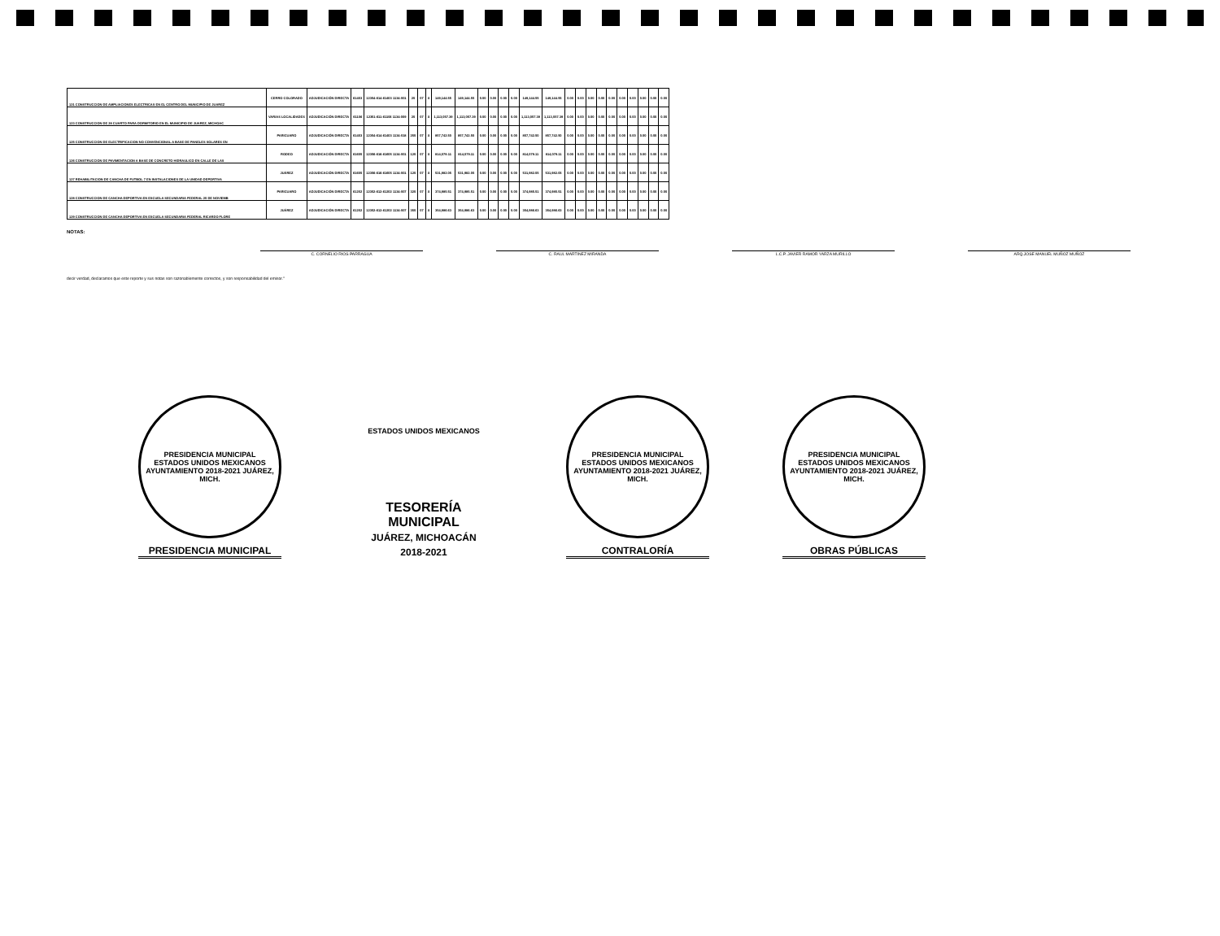| 121 CONSTRUCCION DE AMPLIACIONES ELECTRICAS EN EL CENTRO DEL MUNICIPIO DE JUAREZ | CERRO COLORADO | ADJUDICACIÓN DIRECTA | 61403 | 12354-614-61403 1134-001 | 20 | 07 | X | 149,144.55 | 149,144.55 | 0.00 | 0.00 | 0.00 | 0.00 | 149,144.55 | 149,144.55 | 0.00 | 0.00 | 0.00 | 0.00 | 0.00 | 0.00 | 0.00 | 0.00 | 0.00 | 0.00 |
| 123 CONSTRUCCION DE 28 CUARTO PARA DORMITORIO EN EL MUNICIPIO DE JUAREZ, MICHOAC | VARIAS LOCALIDADES | ADJUDICACIÓN DIRECTA | 61106 | 12351-611-61106 1134-009 | 20 | 07 | X | 1,113,057.39 | 1,113,057.39 | 0.00 | 0.00 | 0.00 | 0.00 | 1,113,057.39 | 1,113,057.39 | 0.00 | 0.00 | 0.00 | 0.00 | 0.00 | 0.00 | 0.00 | 0.00 | 0.00 | 0.00 |
| 125 CONSTRUCCION DE ELECTRIFICACION NO CONVENCIONAL A BASE DE PANELES SOLARES EN | PARICUARO | ADJUDICACIÓN DIRECTA | 61403 | 12354-614-61403 1134-018 | 250 | 07 | X | 857,742.50 | 857,742.50 | 0.00 | 0.00 | 0.00 | 0.00 | 857,742.50 | 857,742.50 | 0.00 | 0.00 | 0.00 | 0.00 | 0.00 | 0.00 | 0.00 | 0.00 | 0.00 | 0.00 |
| 126 CONSTRUCCION DE PAVIMENTACION A BASE DE CONCRETO HIDRAULICO EN CALLE DE LAS | RODEO | ADJUDICACIÓN DIRECTA | 61605 | 12356-616-61605 1134-001 | 120 | 07 | X | 814,079.11 | 814,079.11 | 0.00 | 0.00 | 0.00 | 0.00 | 814,079.11 | 814,079.11 | 0.00 | 0.00 | 0.00 | 0.00 | 0.00 | 0.00 | 0.00 | 0.00 | 0.00 | 0.00 |
| 127 REHABILITACION DE CANCHA DE FUTBOL 7 EN INSTALACIONES DE LA UNIDAD DEPORTIVA | JUÁREZ | ADJUDICACIÓN DIRECTA | 61605 | 12356-616-61605 1134-001 | 120 | 07 | X | 531,982.05 | 531,982.05 | 0.00 | 0.00 | 0.00 | 0.00 | 531,982.05 | 531,982.05 | 0.00 | 0.00 | 0.00 | 0.00 | 0.00 | 0.00 | 0.00 | 0.00 | 0.00 | 0.00 |
| 128 CONSTRUCCION DE CANCHA DEPORTIVA EN ESCUELA SECUNDARIA FEDERAL 20 DE NOVIEMB | PARICUARO | ADJUDICACIÓN DIRECTA | 61202 | 12352-612-61202 1134-007 | 320 | 07 | X | 374,985.51 | 374,985.51 | 0.00 | 0.00 | 0.00 | 0.00 | 374,985.51 | 374,985.51 | 0.00 | 0.00 | 0.00 | 0.00 | 0.00 | 0.00 | 0.00 | 0.00 | 0.00 | 0.00 |
| 129 CONSTRUCCION DE CANCHA DEPORTIVA EN ESCUELA SECUNDARIA FEDERAL RICARDO FLORE | JUÁREZ | ADJUDICACIÓN DIRECTA | 61202 | 12352-612-61202 1134-007 | 350 | 07 | X | 354,986.63 | 354,986.63 | 0.00 | 0.00 | 0.00 | 0.00 | 354,986.63 | 354,986.63 | 0.00 | 0.00 | 0.00 | 0.00 | 0.00 | 0.00 | 0.00 | 0.00 | 0.00 | 0.00 |
NOTAS:
C. CORNELIO RIOS PARRAGUA C. RAUL MARTINEZ MIRANDA L.C.P. JAVIER RAMOR YARZA MURILLO ARQ.JOSE MANUEL MUÑOZ MUÑOZ
decir verdad, declaramos que este reporte y sus notas son razonablemente correctos, y son responsabilidad del emisor."
PRESIDENCIA MUNICIPAL
ESTADOS UNIDOS MEXICANOS
AYUNTAMIENTO 2018-2021 JUÁREZ, MICH.
PRESIDENCIA MUNICIPAL
ESTADOS UNIDOS MEXICANOS
TESORERÍA
MUNICIPAL
JUÁREZ, MICHOACÁN
2018-2021
PRESIDENCIA MUNICIPAL
ESTADOS UNIDOS MEXICANOS
AYUNTAMIENTO 2018-2021 JUÁREZ, MICH.
CONTRALORÍA
PRESIDENCIA MUNICIPAL
ESTADOS UNIDOS MEXICANOS
AYUNTAMIENTO 2018-2021 JUÁREZ, MICH.
OBRAS PÚBLICAS